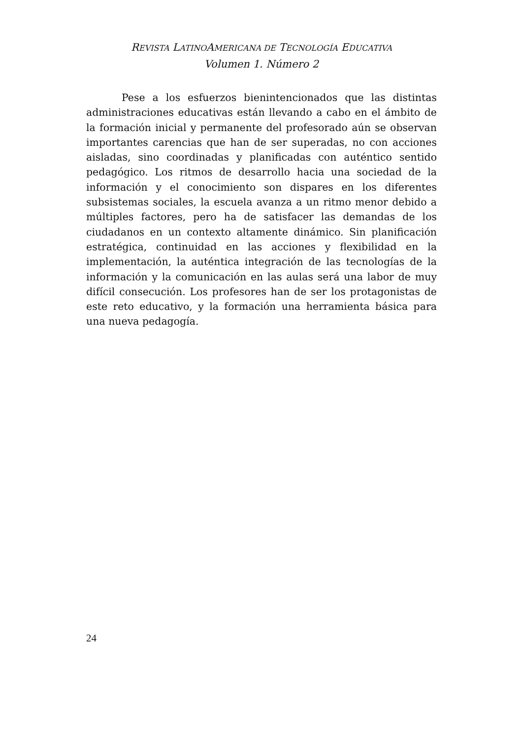REVISTA LATINOAMERICANA DE TECNOLOGÍA EDUCATIVA
Volumen 1. Número 2
Pese a los esfuerzos bienintencionados que las distintas administraciones educativas están llevando a cabo en el ámbito de la formación inicial y permanente del profesorado aún se observan importantes carencias que han de ser superadas, no con acciones aisladas, sino coordinadas y planificadas con auténtico sentido pedagógico. Los ritmos de desarrollo hacia una sociedad de la información y el conocimiento son dispares en los diferentes subsistemas sociales, la escuela avanza a un ritmo menor debido a múltiples factores, pero ha de satisfacer las demandas de los ciudadanos en un contexto altamente dinámico. Sin planificación estratégica, continuidad en las acciones y flexibilidad en la implementación, la auténtica integración de las tecnologías de la información y la comunicación en las aulas será una labor de muy difícil consecución. Los profesores han de ser los protagonistas de este reto educativo, y la formación una herramienta básica para una nueva pedagogía.
24